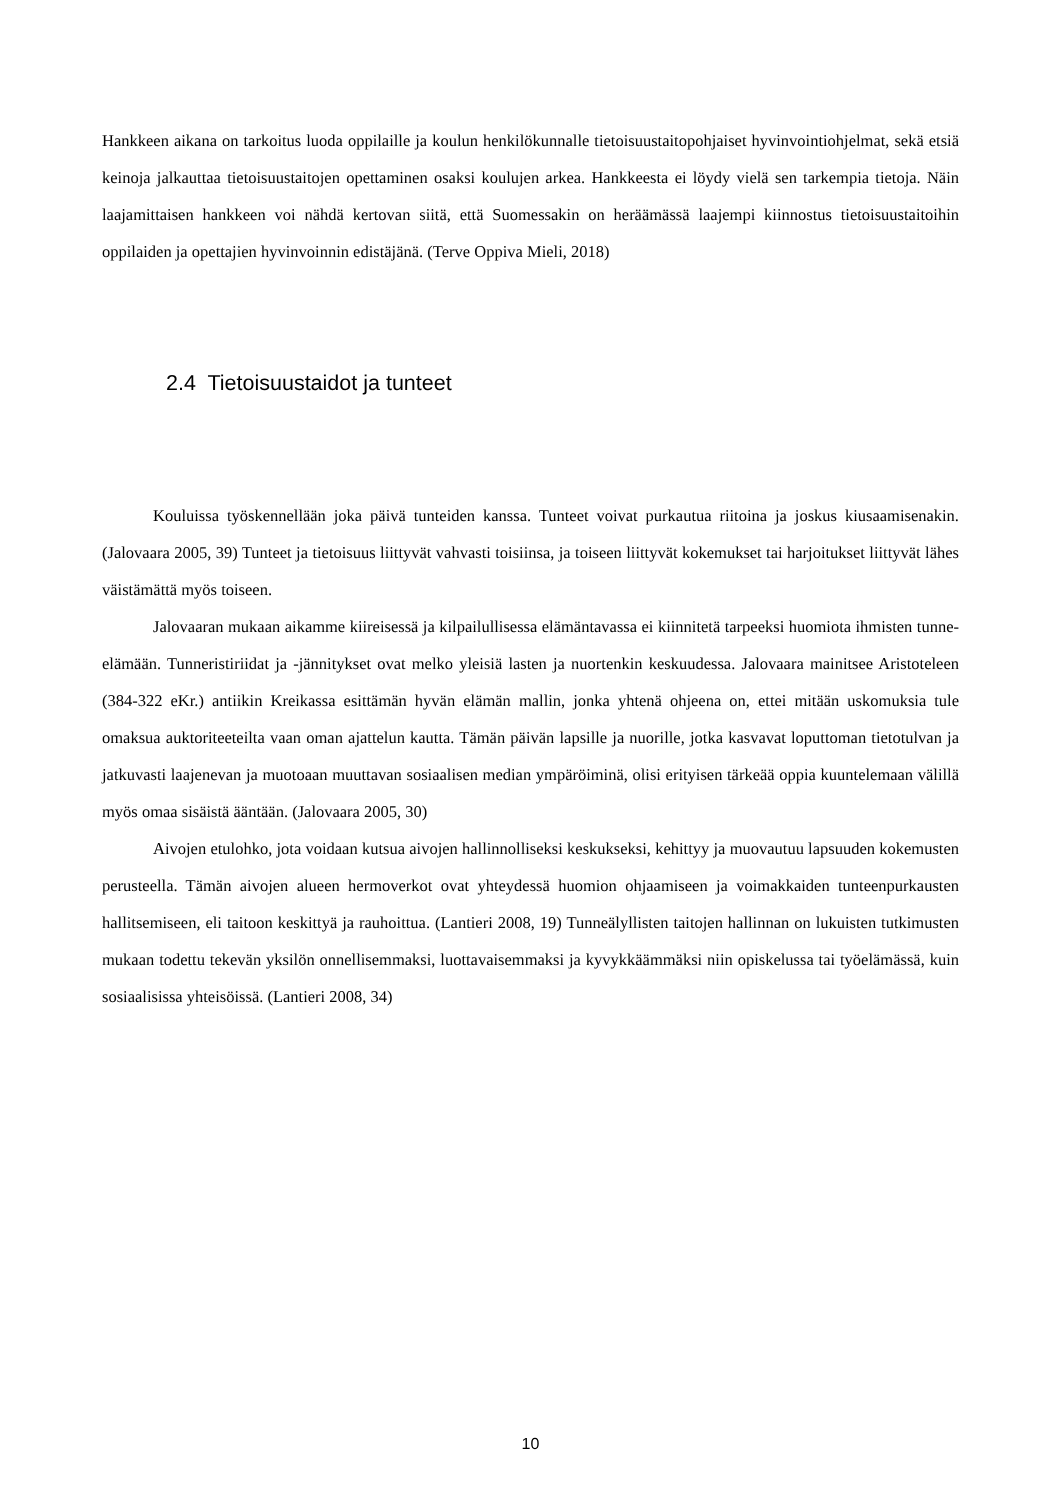Hankkeen aikana on tarkoitus luoda oppilaille ja koulun henkilökunnalle tietoisuustaitopohjaiset hyvinvointiohjelmat, sekä etsiä keinoja jalkauttaa tietoisuustaitojen opettaminen osaksi koulujen arkea. Hankkeesta ei löydy vielä sen tarkempia tietoja. Näin laajamittaisen hankkeen voi nähdä kertovan siitä, että Suomessakin on heräämässä laajempi kiinnostus tietoisuustaitoihin oppilaiden ja opettajien hyvinvoinnin edistäjänä. (Terve Oppiva Mieli, 2018)
2.4 Tietoisuustaidot ja tunteet
Kouluissa työskennellään joka päivä tunteiden kanssa. Tunteet voivat purkautua riitoina ja joskus kiusaamisenakin. (Jalovaara 2005, 39) Tunteet ja tietoisuus liittyvät vahvasti toisiinsa, ja toiseen liittyvät kokemukset tai harjoitukset liittyvät lähes väistämättä myös toiseen.
Jalovaaran mukaan aikamme kiireisessä ja kilpailullisessa elämäntavassa ei kiinnitetä tarpeeksi huomiota ihmisten tunne-elämään. Tunneristiriidat ja -jännitykset ovat melko yleisiä lasten ja nuortenkin keskuudessa. Jalovaara mainitsee Aristoteleen (384-322 eKr.) antiikin Kreikassa esittämän hyvän elämän mallin, jonka yhtenä ohjeena on, ettei mitään uskomuksia tule omaksua auktoriteeteilta vaan oman ajattelun kautta. Tämän päivän lapsille ja nuorille, jotka kasvavat loputtoman tietotulvan ja jatkuvasti laajenevan ja muotoaan muuttavan sosiaalisen median ympäröiminä, olisi erityisen tärkeää oppia kuuntelemaan välillä myös omaa sisäistä ääntään. (Jalovaara 2005, 30)
Aivojen etulohko, jota voidaan kutsua aivojen hallinnolliseksi keskukseksi, kehittyy ja muovautuu lapsuuden kokemusten perusteella. Tämän aivojen alueen hermoverkot ovat yhteydessä huomion ohjaamiseen ja voimakkaiden tunteenpurkausten hallitsemiseen, eli taitoon keskittyä ja rauhoittua. (Lantieri 2008, 19) Tunneälyllisten taitojen hallinnan on lukuisten tutkimusten mukaan todettu tekevän yksilön onnellisemmaksi, luottavaisemmaksi ja kyvykkäämmäksi niin opiskelussa tai työelämässä, kuin sosiaalisissa yhteisöissä. (Lantieri 2008, 34)
10